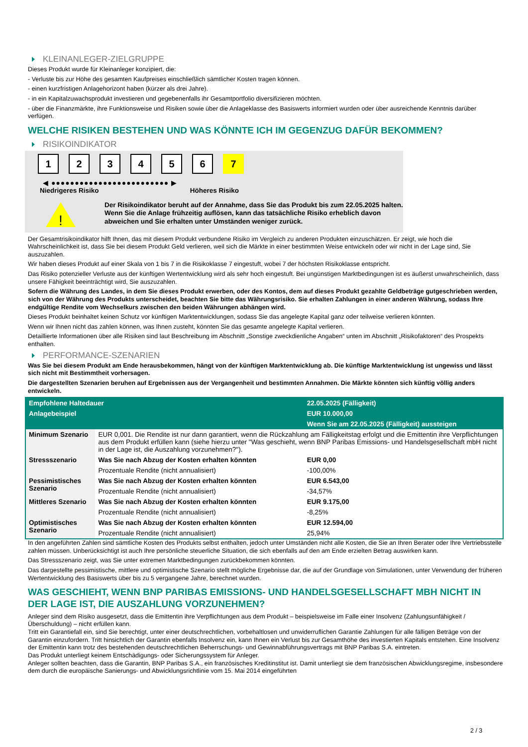KLEINANLEGER-ZIELGRUPPE
Dieses Produkt wurde für Kleinanleger konzipiert, die:
- Verluste bis zur Höhe des gesamten Kaufpreises einschließlich sämtlicher Kosten tragen können.
- einen kurzfristigen Anlagehorizont haben (kürzer als drei Jahre).
- in ein Kapitalzuwachsprodukt investieren und gegebenenfalls ihr Gesamtportfolio diversifizieren möchten.
- über die Finanzmärkte, ihre Funktionsweise und Risiken sowie über die Anlageklasse des Basiswerts informiert wurden oder über ausreichende Kenntnis darüber verfügen.
WELCHE RISIKEN BESTEHEN UND WAS KÖNNTE ICH IM GEGENZUG DAFÜR BEKOMMEN?
RISIKOINDIKATOR
1 2 3 4 5 6 7
◀ ●●●●●●●●●●●●●●●●●●●●●●●●● ▶
Niedrigeres Risiko Höheres Risiko
!
Der Risikoindikator beruht auf der Annahme, dass Sie das Produkt bis zum 22.05.2025 halten.
Wenn Sie die Anlage frühzeitig auflösen, kann das tatsächliche Risiko erheblich davon abweichen und Sie erhalten unter Umständen weniger zurück.
Der Gesamtrisikoindikator hilft Ihnen, das mit diesem Produkt verbundene Risiko im Vergleich zu anderen Produkten einzuschätzen. Er zeigt, wie hoch die Wahrscheinlichkeit ist, dass Sie bei diesem Produkt Geld verlieren, weil sich die Märkte in einer bestimmten Weise entwickeln oder wir nicht in der Lage sind, Sie auszuzahlen.
Wir haben dieses Produkt auf einer Skala von 1 bis 7 in die Risikoklasse 7 eingestuft, wobei 7 der höchsten Risikoklasse entspricht.
Das Risiko potenzieller Verluste aus der künftigen Wertentwicklung wird als sehr hoch eingestuft. Bei ungünstigen Marktbedingungen ist es äußerst unwahrscheinlich, dass unsere Fähigkeit beeinträchtigt wird, Sie auszuzahlen.
Sofern die Währung des Landes, in dem Sie dieses Produkt erwerben, oder des Kontos, dem auf dieses Produkt gezahlte Geldbeträge gutgeschrieben werden, sich von der Währung des Produkts unterscheidet, beachten Sie bitte das Währungsrisiko. Sie erhalten Zahlungen in einer anderen Währung, sodass Ihre endgültige Rendite vom Wechselkurs zwischen den beiden Währungen abhängen wird.
Dieses Produkt beinhaltet keinen Schutz vor künftigen Marktentwicklungen, sodass Sie das angelegte Kapital ganz oder teilweise verlieren könnten.
Wenn wir Ihnen nicht das zahlen können, was Ihnen zusteht, könnten Sie das gesamte angelegte Kapital verlieren.
Detaillierte Informationen über alle Risiken sind laut Beschreibung im Abschnitt „Sonstige zweckdienliche Angaben“ unten im Abschnitt „Risikofaktoren“ des Prospekts enthalten.
PERFORMANCE-SZENARIEN
Was Sie bei diesem Produkt am Ende herausbekommen, hängt von der künftigen Marktentwicklung ab. Die künftige Marktentwicklung ist ungewiss und lässt sich nicht mit Bestimmtheit vorhersagen.
Die dargestellten Szenarien beruhen auf Ergebnissen aus der Vergangenheit und bestimmten Annahmen. Die Märkte könnten sich künftig völlig anders entwickeln.
| Empfohlene Haltedauer | | 22.05.2025 (Fälligkeit) |
| Anlagebeispiel | | EUR 10.000,00 |
| | | Wenn Sie am 22.05.2025 (Fälligkeit) aussteigen |
| Minimum Szenario | EUR 0,001. Die Rendite ist nur dann garantiert, wenn die Rückzahlung am Fälligkeitstag erfolgt und die Emittentin ihre Verpflichtungen aus dem Produkt erfüllen kann (siehe hierzu unter "Was geschieht, wenn BNP Paribas Emissions- und Handelsgesellschaft mbH nicht in der Lage ist, die Auszahlung vorzunehmen?"). | |
| Stressszenario | Was Sie nach Abzug der Kosten erhalten könnten | EUR 0,00 |
| | Prozentuale Rendite (nicht annualisiert) | -100,00% |
| Pessimistisches Szenario | Was Sie nach Abzug der Kosten erhalten könnten | EUR 6.543,00 |
| | Prozentuale Rendite (nicht annualisiert) | -34,57% |
| Mittleres Szenario | Was Sie nach Abzug der Kosten erhalten könnten | EUR 9.175,00 |
| | Prozentuale Rendite (nicht annualisiert) | -8,25% |
| Optimistisches Szenario | Was Sie nach Abzug der Kosten erhalten könnten | EUR 12.594,00 |
| | Prozentuale Rendite (nicht annualisiert) | 25,94% |
In den angeführten Zahlen sind sämtliche Kosten des Produkts selbst enthalten, jedoch unter Umständen nicht alle Kosten, die Sie an Ihren Berater oder Ihre Vertriebsstelle zahlen müssen. Unberücksichtigt ist auch Ihre persönliche steuerliche Situation, die sich ebenfalls auf den am Ende erzielten Betrag auswirken kann.
Das Stressszenario zeigt, was Sie unter extremen Marktbedingungen zurückbekommen könnten.
Das dargestellte pessimistische, mittlere und optimistische Szenario stellt mögliche Ergebnisse dar, die auf der Grundlage von Simulationen, unter Verwendung der früheren Wertentwicklung des Basiswerts über bis zu 5 vergangene Jahre, berechnet wurden.
WAS GESCHIEHT, WENN BNP PARIBAS EMISSIONS- UND HANDELSGESELLSCHAFT MBH NICHT IN DER LAGE IST, DIE AUSZAHLUNG VORZUNEHMEN?
Anleger sind dem Risiko ausgesetzt, dass die Emittentin ihre Verpflichtungen aus dem Produkt – beispielsweise im Falle einer Insolvenz (Zahlungsunfähigkeit / Überschuldung) – nicht erfüllen kann.
Tritt ein Garantiefall ein, sind Sie berechtigt, unter einer deutschrechtlichen, vorbehaltlosen und unwiderruflichen Garantie Zahlungen für alle fälligen Beträge von der Garantin einzufordern. Tritt hinsichtlich der Garantin ebenfalls Insolvenz ein, kann Ihnen ein Verlust bis zur Gesamthöhe des investierten Kapitals entstehen. Eine Insolvenz der Emittentin kann trotz des bestehenden deutschrechtlichen Beherrschungs- und Gewinnabführungsvertrags mit BNP Paribas S.A. eintreten.
Das Produkt unterliegt keinem Entschädigungs- oder Sicherungssystem für Anleger.
Anleger sollten beachten, dass die Garantin, BNP Paribas S.A., ein französisches Kreditinstitut ist. Damit unterliegt sie dem französischen Abwicklungsregime, insbesondere dem durch die europäische Sanierungs- und Abwicklungsrichtlinie vom 15. Mai 2014 eingeführten
2 / 3